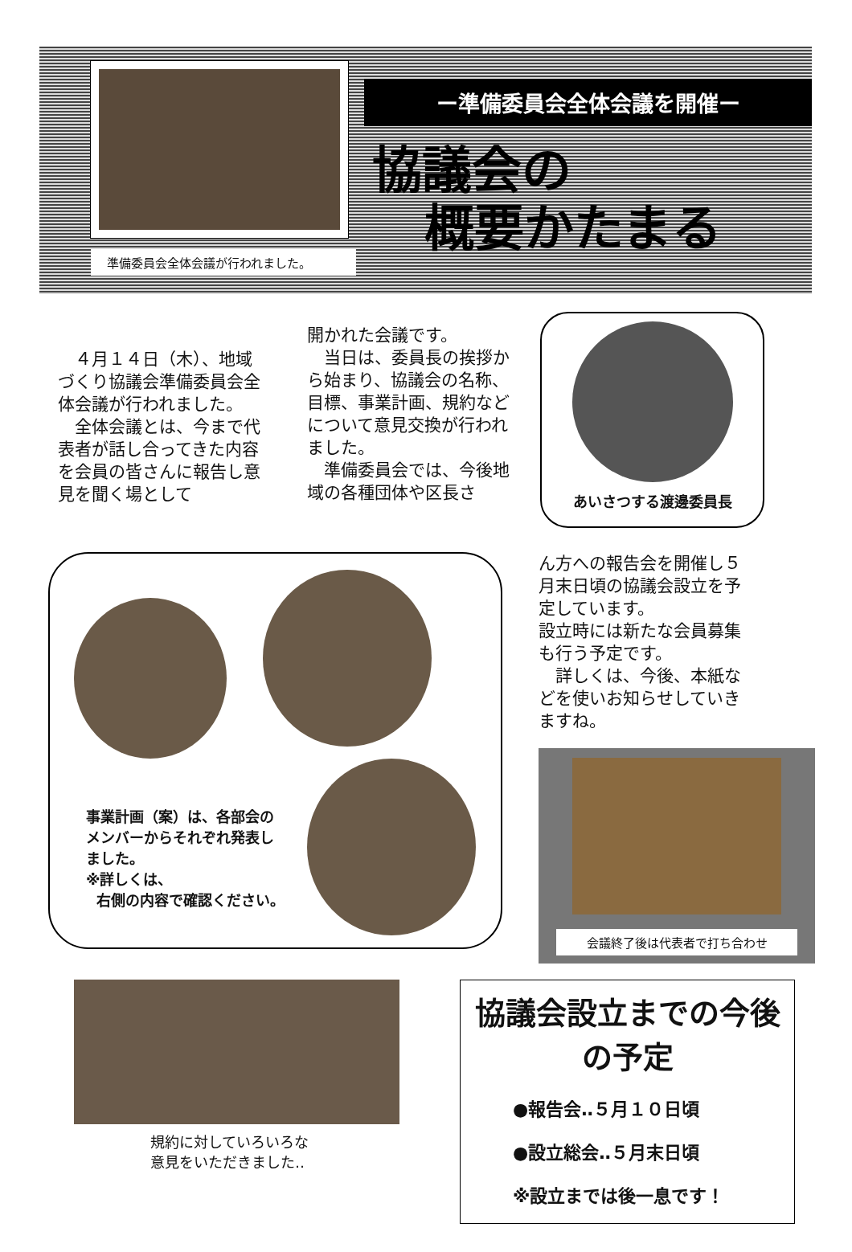準備委員会全体会議が行われました。
ー準備委員会全体会議を開催ー
協議会の
概要かたまる
　４月１４日（木）、地域づくり協議会準備委員会全体会議が行われました。
　全体会議とは、今まで代表者が話し合ってきた内容を会員の皆さんに報告し意見を聞く場として
開かれた会議です。
　当日は、委員長の挨拶から始まり、協議会の名称、目標、事業計画、規約などについて意見交換が行われました。
　準備委員会では、今後地域の各種団体や区長さ
あいさつする渡邊委員長
事業計画（案）は、各部会の
メンバーからそれぞれ発表し
ました。
※詳しくは、
右側の内容で確認ください。
ん方への報告会を開催し５月末日頃の協議会設立を予定しています。
設立時には新たな会員募集も行う予定です。
　詳しくは、今後、本紙などを使いお知らせしていきますね。
会議終了後は代表者で打ち合わせ
規約に対していろいろな
意見をいただきました‥
協議会設立までの今後の予定
●報告会‥５月１０日頃
●設立総会‥５月末日頃
※設立までは後一息です！